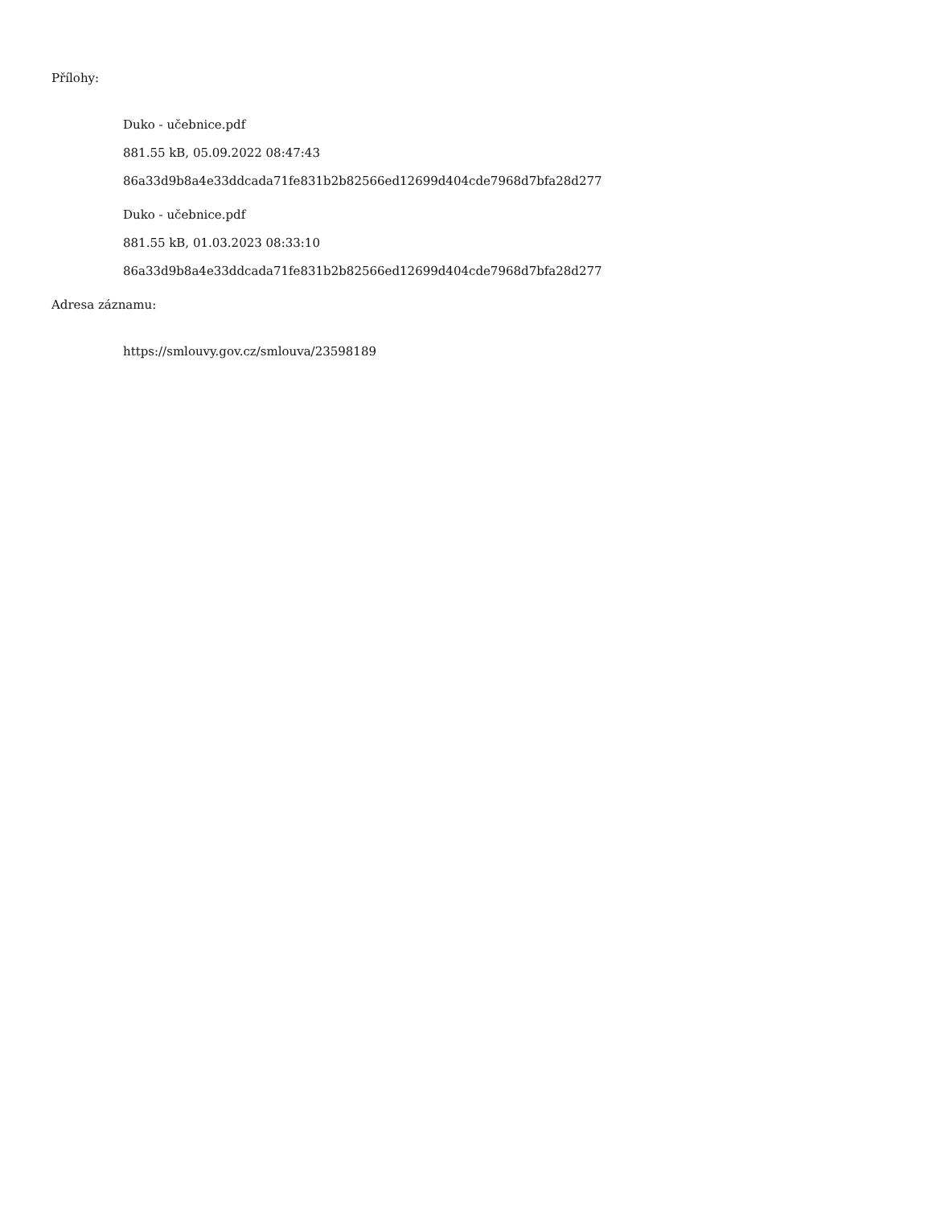Přílohy:
Duko - učebnice.pdf
881.55 kB, 05.09.2022 08:47:43
86a33d9b8a4e33ddcada71fe831b2b82566ed12699d404cde7968d7bfa28d277
Duko - učebnice.pdf
881.55 kB, 01.03.2023 08:33:10
86a33d9b8a4e33ddcada71fe831b2b82566ed12699d404cde7968d7bfa28d277
Adresa záznamu:
https://smlouvy.gov.cz/smlouva/23598189